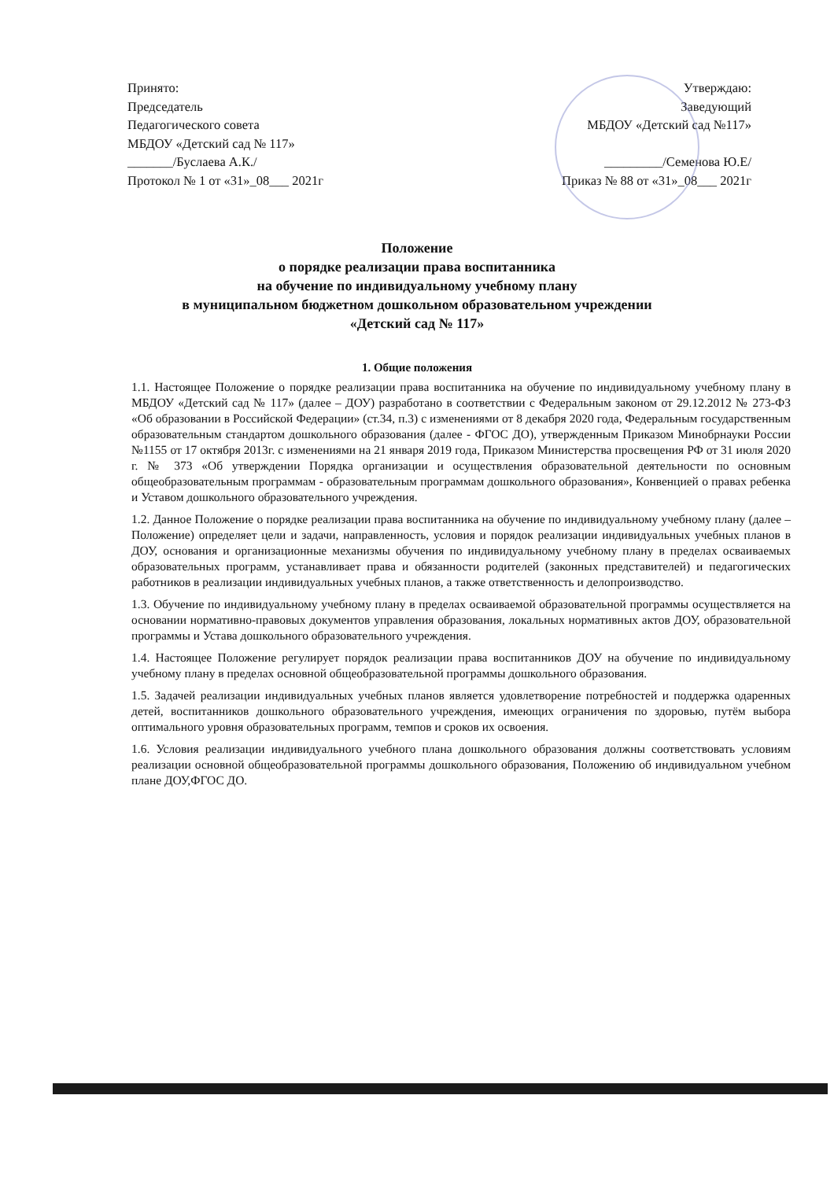Принято:
Председатель
Педагогического совета
МБДОУ «Детский сад № 117»
_______/Буслаева А.К./
Протокол № 1 от «31»_08___ 2021г
Утверждаю:
Заведующий
МБДОУ «Детский сад №117»
_________/Семенова Ю.Е/
Приказ № 88 от «31»_08___ 2021г
Положение
о порядке реализации права воспитанника
на обучение по индивидуальному учебному плану
в муниципальном бюджетном дошкольном образовательном учреждении
«Детский сад № 117»
1. Общие положения
1.1. Настоящее Положение о порядке реализации права воспитанника на обучение по индивидуальному учебному плану в МБДОУ «Детский сад № 117» (далее – ДОУ) разработано в соответствии с Федеральным законом от 29.12.2012 № 273-ФЗ «Об образовании в Российской Федерации» (ст.34, п.3) с изменениями от 8 декабря 2020 года, Федеральным государственным образовательным стандартом дошкольного образования (далее - ФГОС ДО), утвержденным Приказом Минобрнауки России №1155 от 17 октября 2013г. с изменениями на 21 января 2019 года, Приказом Министерства просвещения РФ от 31 июля 2020 г. № 373 «Об утверждении Порядка организации и осуществления образовательной деятельности по основным общеобразовательным программам - образовательным программам дошкольного образования», Конвенцией о правах ребенка и Уставом дошкольного образовательного учреждения.
1.2. Данное Положение о порядке реализации права воспитанника на обучение по индивидуальному учебному плану (далее – Положение) определяет цели и задачи, направленность, условия и порядок реализации индивидуальных учебных планов в ДОУ, основания и организационные механизмы обучения по индивидуальному учебному плану в пределах осваиваемых образовательных программ, устанавливает права и обязанности родителей (законных представителей) и педагогических работников в реализации индивидуальных учебных планов, а также ответственность и делопроизводство.
1.3. Обучение по индивидуальному учебному плану в пределах осваиваемой образовательной программы осуществляется на основании нормативно-правовых документов управления образования, локальных нормативных актов ДОУ, образовательной программы и Устава дошкольного образовательного учреждения.
1.4. Настоящее Положение регулирует порядок реализации права воспитанников ДОУ на обучение по индивидуальному учебному плану в пределах основной общеобразовательной программы дошкольного образования.
1.5. Задачей реализации индивидуальных учебных планов является удовлетворение потребностей и поддержка одаренных детей, воспитанников дошкольного образовательного учреждения, имеющих ограничения по здоровью, путём выбора оптимального уровня образовательных программ, темпов и сроков их освоения.
1.6. Условия реализации индивидуального учебного плана дошкольного образования должны соответствовать условиям реализации основной общеобразовательной программы дошкольного образования, Положению об индивидуальном учебном плане ДОУ,ФГОС ДО.